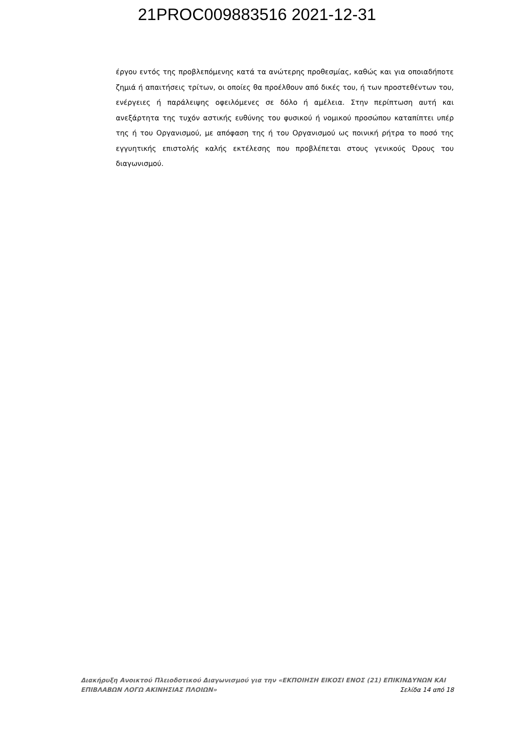21PROC009883516 2021-12-31
έργου εντός της προβλεπόμενης κατά τα ανώτερης προθεσμίας, καθώς και για οποιαδήποτε ζημιά ή απαιτήσεις τρίτων, οι οποίες θα προέλθουν από δικές του, ή των προστεθέντων του, ενέργειες ή παράλειψης οφειλόμενες σε δόλο ή αμέλεια. Στην περίπτωση αυτή και ανεξάρτητα της τυχόν αστικής ευθύνης του φυσικού ή νομικού προσώπου καταπίπτει υπέρ της ή του Οργανισμού, με απόφαση της ή του Οργανισμού ως ποινική ρήτρα το ποσό της εγγυητικής επιστολής καλής εκτέλεσης που προβλέπεται στους γενικούς Όρους του διαγωνισμού.
Διακήρυξη Ανοικτού Πλειοδοτικού Διαγωνισμού για την «ΕΚΠΟΙΗΣΗ ΕΙΚΟΣΙ ΕΝΟΣ (21) ΕΠΙΚΙΝΔΥΝΩΝ ΚΑΙ
ΕΠΙΒΛΑΒΩΝ ΛΟΓΩ ΑΚΙΝΗΣΙΑΣ ΠΛΟΙΩΝ» Σελίδα 14 από 18